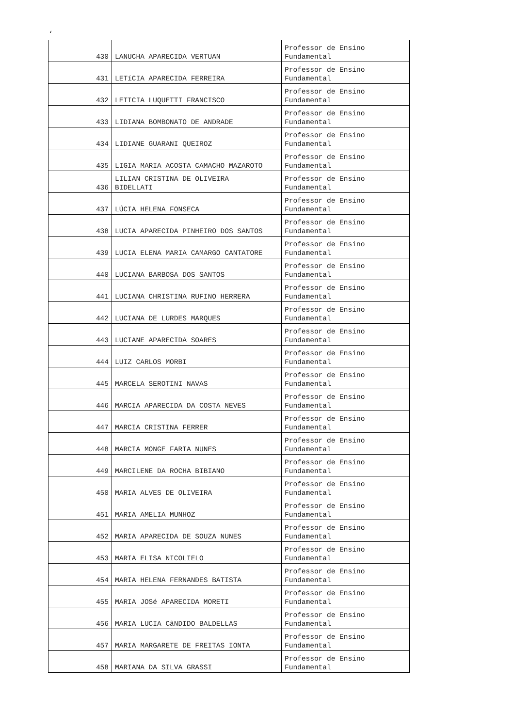‘
| 430 | LANUCHA APARECIDA VERTUAN | Professor de Ensino Fundamental |
| 431 | LETíCIA APARECIDA FERREIRA | Professor de Ensino Fundamental |
| 432 | LETICIA LUQUETTI FRANCISCO | Professor de Ensino Fundamental |
| 433 | LIDIANA BOMBONATO DE ANDRADE | Professor de Ensino Fundamental |
| 434 | LIDIANE GUARANI QUEIROZ | Professor de Ensino Fundamental |
| 435 | LIGIA MARIA ACOSTA CAMACHO MAZAROTO | Professor de Ensino Fundamental |
| 436 | LILIAN CRISTINA DE OLIVEIRA BIDELLATI | Professor de Ensino Fundamental |
| 437 | LÚCIA HELENA FONSECA | Professor de Ensino Fundamental |
| 438 | LUCIA APARECIDA PINHEIRO DOS SANTOS | Professor de Ensino Fundamental |
| 439 | LUCIA ELENA MARIA CAMARGO CANTATORE | Professor de Ensino Fundamental |
| 440 | LUCIANA BARBOSA DOS SANTOS | Professor de Ensino Fundamental |
| 441 | LUCIANA CHRISTINA RUFINO HERRERA | Professor de Ensino Fundamental |
| 442 | LUCIANA DE LURDES MARQUES | Professor de Ensino Fundamental |
| 443 | LUCIANE APARECIDA SOARES | Professor de Ensino Fundamental |
| 444 | LUIZ CARLOS MORBI | Professor de Ensino Fundamental |
| 445 | MARCELA SEROTINI NAVAS | Professor de Ensino Fundamental |
| 446 | MARCIA APARECIDA DA COSTA NEVES | Professor de Ensino Fundamental |
| 447 | MARCIA CRISTINA FERRER | Professor de Ensino Fundamental |
| 448 | MARCIA MONGE FARIA NUNES | Professor de Ensino Fundamental |
| 449 | MARCILENE DA ROCHA BIBIANO | Professor de Ensino Fundamental |
| 450 | MARIA ALVES DE OLIVEIRA | Professor de Ensino Fundamental |
| 451 | MARIA AMELIA MUNHOZ | Professor de Ensino Fundamental |
| 452 | MARIA APARECIDA DE SOUZA NUNES | Professor de Ensino Fundamental |
| 453 | MARIA ELISA NICOLIELO | Professor de Ensino Fundamental |
| 454 | MARIA HELENA FERNANDES BATISTA | Professor de Ensino Fundamental |
| 455 | MARIA JOSé APARECIDA MORETI | Professor de Ensino Fundamental |
| 456 | MARIA LUCIA CâNDIDO BALDELLAS | Professor de Ensino Fundamental |
| 457 | MARIA MARGARETE DE FREITAS IONTA | Professor de Ensino Fundamental |
| 458 | MARIANA DA SILVA GRASSI | Professor de Ensino Fundamental |